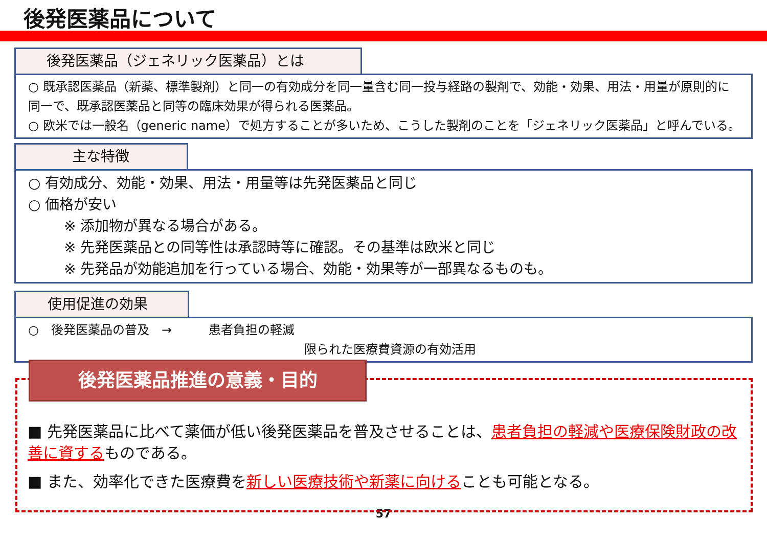後発医薬品について
後発医薬品（ジェネリック医薬品）とは
○ 既承認医薬品（新薬、標準製剤）と同一の有効成分を同一量含む同一投与経路の製剤で、効能・効果、用法・用量が原則的に同一で、既承認医薬品と同等の臨床効果が得られる医薬品。
○ 欧米では一般名（generic name）で処方することが多いため、こうした製剤のことを「ジェネリック医薬品」と呼んでいる。
主な特徴
○ 有効成分、効能・効果、用法・用量等は先発医薬品と同じ
○ 価格が安い
※ 添加物が異なる場合がある。
※ 先発医薬品との同等性は承認時等に確認。その基準は欧米と同じ
※ 先発品が効能追加を行っている場合、効能・効果等が一部異なるものも。
使用促進の効果
○　後発医薬品の普及　→　　　患者負担の軽減
限られた医療費資源の有効活用
後発医薬品推進の意義・目的
■ 先発医薬品に比べて薬価が低い後発医薬品を普及させることは、患者負担の軽減や医療保険財政の改善に資するものである。
■ また、効率化できた医療費を新しい医療技術や新薬に向けることも可能となる。
57